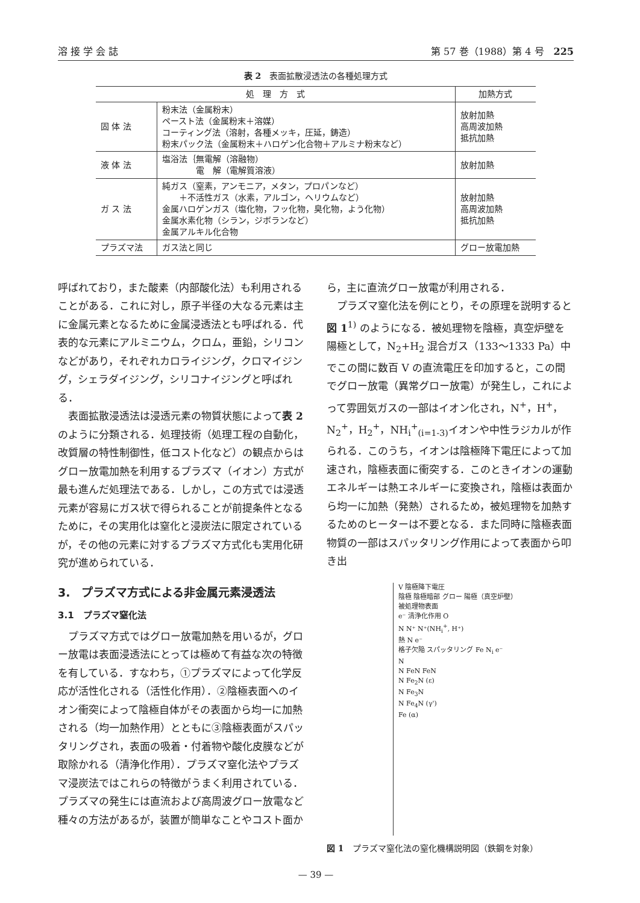溶 接 学 会 誌 第 57 巻（1988）第 4 号　225
表 2　表面拡散浸透法の各種処理方式
| 処 理 方 式 | | 加熱方式 |
| --- | --- | --- |
| 固 体 法 | 粉末法（金属粉末） ペースト法（金属粉末＋溶媒） コーティング法（溶射，各種メッキ，圧延，鋳造） 粉末パック法（金属粉末＋ハロゲン化合物＋アルミナ粉末など） | 放射加熱 高周波加熱 抵抗加熱 |
| 液 体 法 | 塩浴法｛無電解（溶融物） 電 解（電解質溶液） | 放射加熱 |
| ガ ス 法 | 純ガス（窒素，アンモニア，メタン，プロパンなど） ＋不活性ガス（水素，アルゴン，ヘリウムなど） 金属ハロゲンガス（塩化物，フッ化物，臭化物，よう化物） 金属水素化物（シラン，ジボランなど） 金属アルキル化合物 | 放射加熱 高周波加熱 抵抗加熱 |
| プラズマ法 | ガス法と同じ | グロー放電加熱 |
呼ばれており，また酸素（内部酸化法）も利用されることがある．これに対し，原子半径の大なる元素は主に金属元素となるために金属浸透法とも呼ばれる．代表的な元素にアルミニウム，クロム，亜鉛，シリコンなどがあり，それぞれカロライジング，クロマイジング，シェラダイジング，シリコナイジングと呼ばれる．
表面拡散浸透法は浸透元素の物質状態によって表 2のように分類される．処理技術（処理工程の自動化，改質層の特性制御性，低コスト化など）の観点からはグロー放電加熱を利用するプラズマ（イオン）方式が最も進んだ処理法である．しかし，この方式では浸透元素が容易にガス状で得られることが前提条件となるために，その実用化は窒化と浸炭法に限定されているが，その他の元素に対するプラズマ方式化も実用化研究が進められている．
3.　プラズマ方式による非金属元素浸透法
3.1　プラズマ窒化法
プラズマ方式ではグロー放電加熱を用いるが，グロー放電は表面浸透法にとっては極めて有益な次の特徴を有している．すなわち，①プラズマによって化学反応が活性化される（活性化作用）．②陰極表面へのイオン衝突によって陰極自体がその表面から均一に加熱される（均一加熱作用）とともに③陰極表面がスパッタリングされ，表面の吸着・付着物や酸化皮膜などが取除かれる（清浄化作用）．プラズマ窒化法やプラズマ浸炭法ではこれらの特徴がうまく利用されている．プラズマの発生には直流および高周波グロー放電など種々の方法があるが，装置が簡単なことやコスト面か
ら，主に直流グロー放電が利用される．
プラズマ窒化法を例にとり，その原理を説明すると図 1<sup>1)</sup> のようになる．被処理物を陰極，真空炉壁を陽極として，N<sub>2</sub>+H<sub>2</sub> 混合ガス（133～1333 Pa）中でこの間に数百 V の直流電圧を印加すると，この間でグロー放電（異常グロー放電）が発生し，これによって雰囲気ガスの一部はイオン化され，N<sup>+</sup>，H<sup>+</sup>，N<sub>2</sub><sup>+</sup>，H<sub>2</sub><sup>+</sup>，NH<sub>i</sub><sup>+</sup><sub>(i=1-3)</sub>イオンや中性ラジカルが作られる．このうち，イオンは陰極降下電圧によって加速され，陰極表面に衝突する．このときイオンの運動エネルギーは熱エネルギーに変換され，陰極は表面から均一に加熱（発熱）されるため，被処理物を加熱するためのヒーターは不要となる．また同時に陰極表面物質の一部はスパッタリング作用によって表面から叩き出
V 陰極降下電圧
陰極 陰極暗部 グロー 陽極（真空炉壁）
被処理物表面
e⁻ 清浄化作用 O
N N⁺ N⁺(NH<sub>i</sub><sup>+</sup>, H⁺)
熱 N e⁻
格子欠陥 スパッタリング Fe N<sub>i</sub> e⁻
N
N FeN FeN
N Fe<sub>2</sub>N (ε)
N Fe<sub>3</sub>N
N Fe<sub>4</sub>N (γ')
Fe (α)
図 1　プラズマ窒化法の窒化機構説明図（鉄鋼を対象）
— 39 —